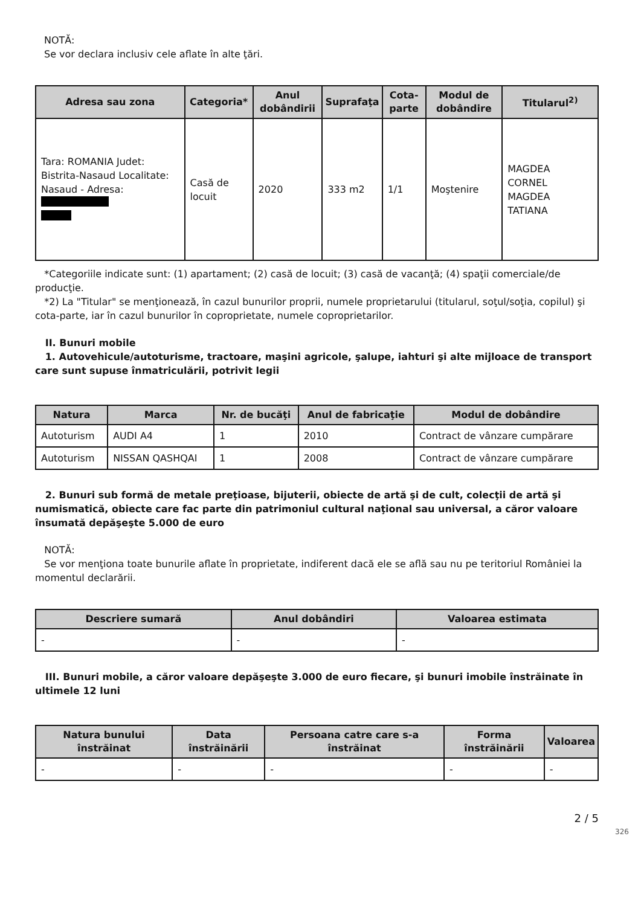NOTĂ:
Se vor declara inclusiv cele aflate în alte ţări.
| Adresa sau zona | Categoria* | Anul dobândirii | Suprafaţa | Cota-parte | Modul de dobândire | Titularul<sup>2)</sup> |
| --- | --- | --- | --- | --- | --- | --- |
| Tara: ROMANIA Judet: Bistrita-Nasaud Localitate: Nasaud - Adresa: | Casă de locuit | 2020 | 333 m2 | 1/1 | Moştenire | MAGDEA CORNEL MAGDEA TATIANA |
*Categoriile indicate sunt: (1) apartament; (2) casă de locuit; (3) casă de vacanţă; (4) spaţii comerciale/de producţie.
*2) La "Titular" se menţionează, în cazul bunurilor proprii, numele proprietarului (titularul, soţul/soţia, copilul) şi cota-parte, iar în cazul bunurilor în coproprietate, numele coproprietarilor.
II. Bunuri mobile
1. Autovehicule/autoturisme, tractoare, maşini agricole, şalupe, iahturi şi alte mijloace de transport care sunt supuse înmatriculării, potrivit legii
| Natura | Marca | Nr. de bucăţi | Anul de fabricaţie | Modul de dobândire |
| --- | --- | --- | --- | --- |
| Autoturism | AUDI A4 | 1 | 2010 | Contract de vânzare cumpărare |
| Autoturism | NISSAN QASHQAI | 1 | 2008 | Contract de vânzare cumpărare |
2. Bunuri sub formă de metale preţioase, bijuterii, obiecte de artă şi de cult, colecţii de artă şi numismatică, obiecte care fac parte din patrimoniul cultural naţional sau universal, a căror valoare însumată depăşeşte 5.000 de euro
NOTĂ:
Se vor menţiona toate bunurile aflate în proprietate, indiferent dacă ele se află sau nu pe teritoriul României la momentul declarării.
| Descriere sumară | Anul dobândiri | Valoarea estimata |
| --- | --- | --- |
| - | - | - |
III. Bunuri mobile, a căror valoare depăşeşte 3.000 de euro fiecare, şi bunuri imobile înstrăinate în ultimele 12 luni
| Natura bunului înstrăinat | Data înstrăinării | Persoana catre care s-a înstrăinat | Forma înstrăinării | Valoarea |
| --- | --- | --- | --- | --- |
| - | - | - | - | - |
2 / 5
326